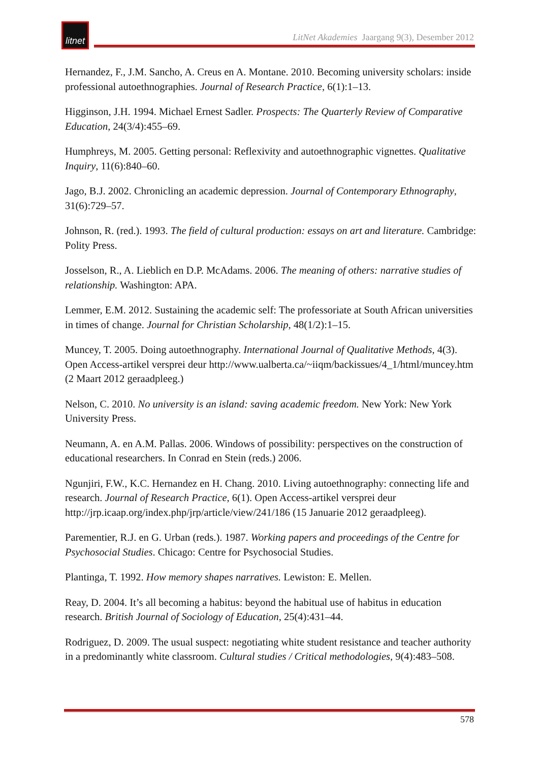litnet
LitNet Akademies Jaargang 9(3), Desember 2012
Hernandez, F., J.M. Sancho, A. Creus en A. Montane. 2010. Becoming university scholars: inside professional autoethnographies. Journal of Research Practice, 6(1):1–13.
Higginson, J.H. 1994. Michael Ernest Sadler. Prospects: The Quarterly Review of Comparative Education, 24(3/4):455–69.
Humphreys, M. 2005. Getting personal: Reflexivity and autoethnographic vignettes. Qualitative Inquiry, 11(6):840–60.
Jago, B.J. 2002. Chronicling an academic depression. Journal of Contemporary Ethnography, 31(6):729–57.
Johnson, R. (red.). 1993. The field of cultural production: essays on art and literature. Cambridge: Polity Press.
Josselson, R., A. Lieblich en D.P. McAdams. 2006. The meaning of others: narrative studies of relationship. Washington: APA.
Lemmer, E.M. 2012. Sustaining the academic self: The professoriate at South African universities in times of change. Journal for Christian Scholarship, 48(1/2):1–15.
Muncey, T. 2005. Doing autoethnography. International Journal of Qualitative Methods, 4(3). Open Access-artikel versprei deur http://www.ualberta.ca/~iiqm/backissues/4_1/html/muncey.htm (2 Maart 2012 geraadpleeg.)
Nelson, C. 2010. No university is an island: saving academic freedom. New York: New York University Press.
Neumann, A. en A.M. Pallas. 2006. Windows of possibility: perspectives on the construction of educational researchers. In Conrad en Stein (reds.) 2006.
Ngunjiri, F.W., K.C. Hernandez en H. Chang. 2010. Living autoethnography: connecting life and research. Journal of Research Practice, 6(1). Open Access-artikel versprei deur http://jrp.icaap.org/index.php/jrp/article/view/241/186 (15 Januarie 2012 geraadpleeg).
Parementier, R.J. en G. Urban (reds.). 1987. Working papers and proceedings of the Centre for Psychosocial Studies. Chicago: Centre for Psychosocial Studies.
Plantinga, T. 1992. How memory shapes narratives. Lewiston: E. Mellen.
Reay, D. 2004. It’s all becoming a habitus: beyond the habitual use of habitus in education research. British Journal of Sociology of Education, 25(4):431–44.
Rodriguez, D. 2009. The usual suspect: negotiating white student resistance and teacher authority in a predominantly white classroom. Cultural studies / Critical methodologies, 9(4):483–508.
578